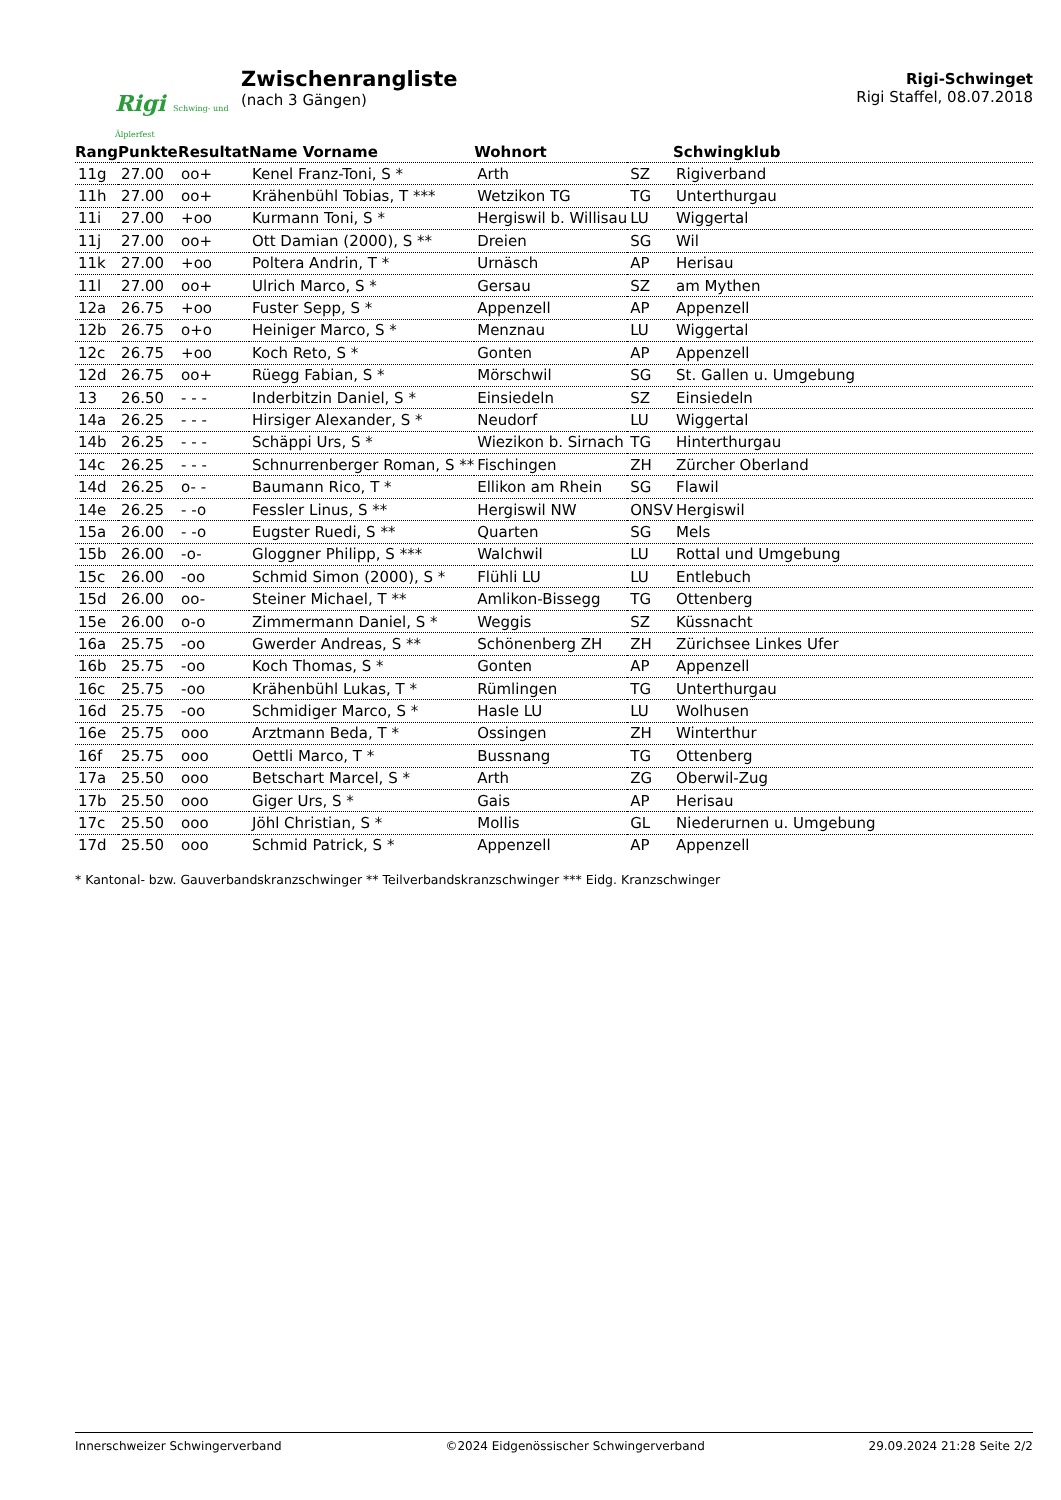Rigi Schwing- und Älplerfest
Zwischenrangliste
(nach 3 Gängen)
Rigi-Schwinget
Rigi Staffel, 08.07.2018
| Rang | Punkte | Resultat | Name Vorname | Wohnort | | Schwingklub |
| --- | --- | --- | --- | --- | --- | --- |
| 11g | 27.00 | oo+ | Kenel Franz-Toni, S * | Arth | SZ | Rigiverband |
| 11h | 27.00 | oo+ | Krähenbühl Tobias, T *** | Wetzikon TG | TG | Unterthurgau |
| 11i | 27.00 | +oo | Kurmann Toni, S * | Hergiswil b. Willisau | LU | Wiggertal |
| 11j | 27.00 | oo+ | Ott Damian (2000), S ** | Dreien | SG | Wil |
| 11k | 27.00 | +oo | Poltera Andrin, T * | Urnäsch | AP | Herisau |
| 11l | 27.00 | oo+ | Ulrich Marco, S * | Gersau | SZ | am Mythen |
| 12a | 26.75 | +oo | Fuster Sepp, S * | Appenzell | AP | Appenzell |
| 12b | 26.75 | o+o | Heiniger Marco, S * | Menznau | LU | Wiggertal |
| 12c | 26.75 | +oo | Koch Reto, S * | Gonten | AP | Appenzell |
| 12d | 26.75 | oo+ | Rüegg Fabian, S * | Mörschwil | SG | St. Gallen u. Umgebung |
| 13 | 26.50 | - - - | Inderbitzin Daniel, S * | Einsiedeln | SZ | Einsiedeln |
| 14a | 26.25 | - - - | Hirsiger Alexander, S * | Neudorf | LU | Wiggertal |
| 14b | 26.25 | - - - | Schäppi Urs, S * | Wiezikon b. Sirnach | TG | Hinterthurgau |
| 14c | 26.25 | - - - | Schnurrenberger Roman, S ** | Fischingen | ZH | Zürcher Oberland |
| 14d | 26.25 | o- - | Baumann Rico, T * | Ellikon am Rhein | SG | Flawil |
| 14e | 26.25 | - -o | Fessler Linus, S ** | Hergiswil NW | ONSV | Hergiswil |
| 15a | 26.00 | - -o | Eugster Ruedi, S ** | Quarten | SG | Mels |
| 15b | 26.00 | -o- | Gloggner Philipp, S *** | Walchwil | LU | Rottal und Umgebung |
| 15c | 26.00 | -oo | Schmid Simon (2000), S * | Flühli LU | LU | Entlebuch |
| 15d | 26.00 | oo- | Steiner Michael, T ** | Amlikon-Bissegg | TG | Ottenberg |
| 15e | 26.00 | o-o | Zimmermann Daniel, S * | Weggis | SZ | Küssnacht |
| 16a | 25.75 | -oo | Gwerder Andreas, S ** | Schönenberg ZH | ZH | Zürichsee Linkes Ufer |
| 16b | 25.75 | -oo | Koch Thomas, S * | Gonten | AP | Appenzell |
| 16c | 25.75 | -oo | Krähenbühl Lukas, T * | Rümlingen | TG | Unterthurgau |
| 16d | 25.75 | -oo | Schmidiger Marco, S * | Hasle LU | LU | Wolhusen |
| 16e | 25.75 | ooo | Arztmann Beda, T * | Ossingen | ZH | Winterthur |
| 16f | 25.75 | ooo | Oettli Marco, T * | Bussnang | TG | Ottenberg |
| 17a | 25.50 | ooo | Betschart Marcel, S * | Arth | ZG | Oberwil-Zug |
| 17b | 25.50 | ooo | Giger Urs, S * | Gais | AP | Herisau |
| 17c | 25.50 | ooo | Jöhl Christian, S * | Mollis | GL | Niederurnen u. Umgebung |
| 17d | 25.50 | ooo | Schmid Patrick, S * | Appenzell | AP | Appenzell |
* Kantonal- bzw. Gauverbandskranzschwinger ** Teilverbandskranzschwinger *** Eidg. Kranzschwinger
Innerschweizer Schwingerverband ©2024 Eidgenössischer Schwingerverband 29.09.2024 21:28 Seite 2/2